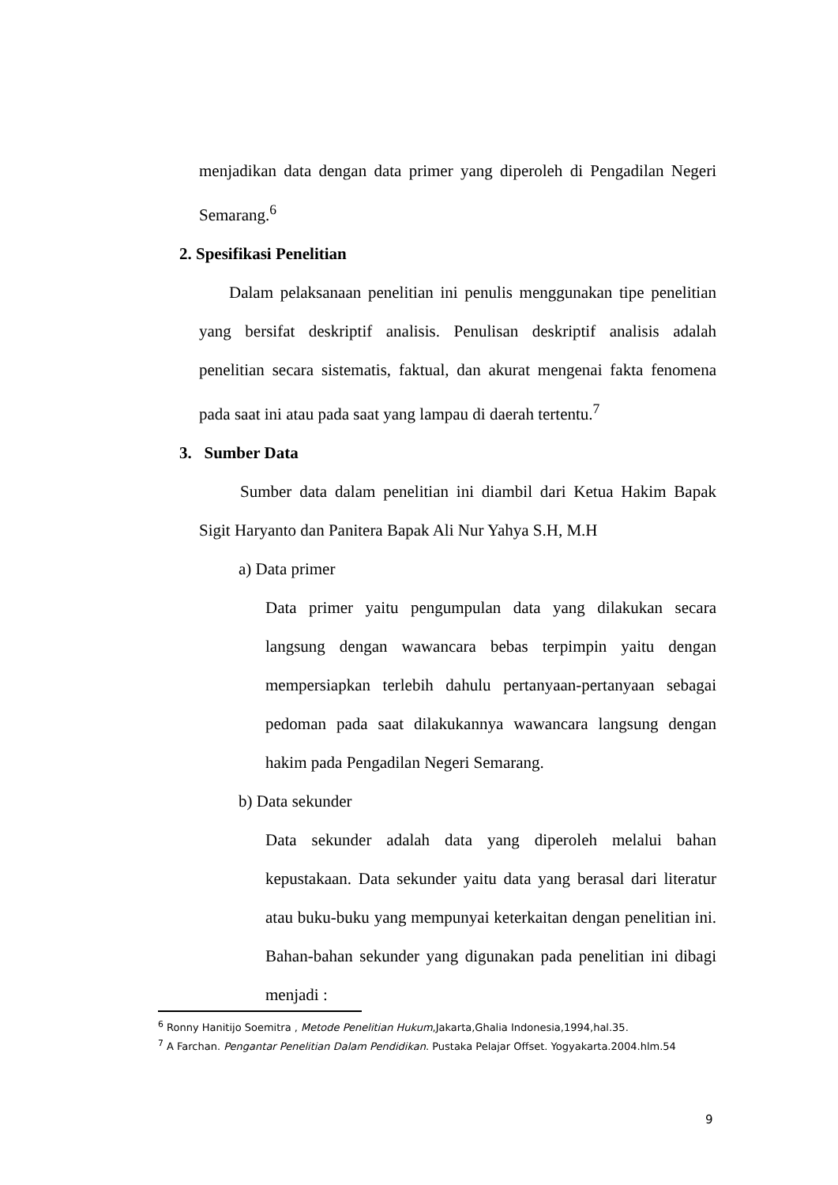menjadikan data dengan data primer yang diperoleh di Pengadilan Negeri Semarang.<sup>6</sup>
2. Spesifikasi Penelitian
Dalam pelaksanaan penelitian ini penulis menggunakan tipe penelitian yang bersifat deskriptif analisis. Penulisan deskriptif analisis adalah penelitian secara sistematis, faktual, dan akurat mengenai fakta fenomena pada saat ini atau pada saat yang lampau di daerah tertentu.<sup>7</sup>
3. Sumber Data
Sumber data dalam penelitian ini diambil dari Ketua Hakim Bapak Sigit Haryanto dan Panitera Bapak Ali Nur Yahya S.H, M.H
a) Data primer
Data primer yaitu pengumpulan data yang dilakukan secara langsung dengan wawancara bebas terpimpin yaitu dengan mempersiapkan terlebih dahulu pertanyaan-pertanyaan sebagai pedoman pada saat dilakukannya wawancara langsung dengan hakim pada Pengadilan Negeri Semarang.
b) Data sekunder
Data sekunder adalah data yang diperoleh melalui bahan kepustakaan. Data sekunder yaitu data yang berasal dari literatur atau buku-buku yang mempunyai keterkaitan dengan penelitian ini. Bahan-bahan sekunder yang digunakan pada penelitian ini dibagi menjadi :
<sup>6</sup> Ronny Hanitijo Soemitra , Metode Penelitian Hukum,Jakarta,Ghalia Indonesia,1994,hal.35.
<sup>7</sup> A Farchan. Pengantar Penelitian Dalam Pendidikan. Pustaka Pelajar Offset. Yogyakarta.2004.hlm.54
9